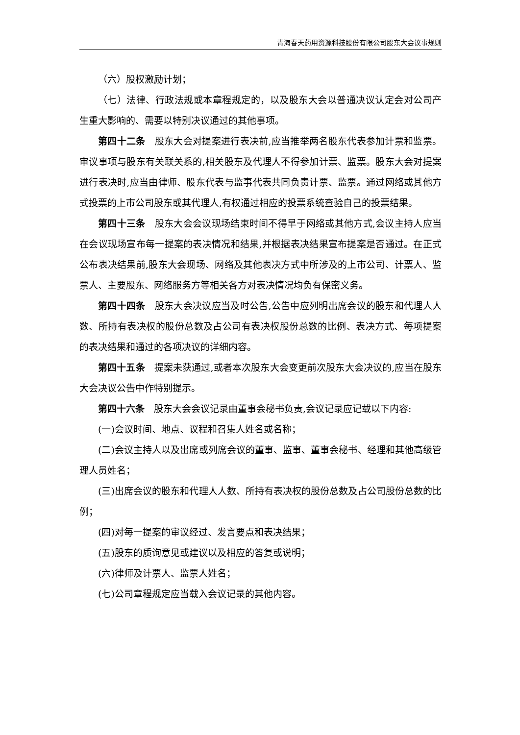青海春天药用资源科技股份有限公司股东大会议事规则
（六）股权激励计划；
（七）法律、行政法规或本章程规定的，以及股东大会以普通决议认定会对公司产生重大影响的、需要以特别决议通过的其他事项。
第四十二条　股东大会对提案进行表决前,应当推举两名股东代表参加计票和监票。审议事项与股东有关联关系的,相关股东及代理人不得参加计票、监票。股东大会对提案进行表决时,应当由律师、股东代表与监事代表共同负责计票、监票。通过网络或其他方式投票的上市公司股东或其代理人,有权通过相应的投票系统查验自己的投票结果。
第四十三条　股东大会会议现场结束时间不得早于网络或其他方式,会议主持人应当在会议现场宣布每一提案的表决情况和结果,并根据表决结果宣布提案是否通过。在正式公布表决结果前,股东大会现场、网络及其他表决方式中所涉及的上市公司、计票人、监票人、主要股东、网络服务方等相关各方对表决情况均负有保密义务。
第四十四条　股东大会决议应当及时公告,公告中应列明出席会议的股东和代理人人数、所持有表决权的股份总数及占公司有表决权股份总数的比例、表决方式、每项提案的表决结果和通过的各项决议的详细内容。
第四十五条　提案未获通过,或者本次股东大会变更前次股东大会决议的,应当在股东大会决议公告中作特别提示。
第四十六条　股东大会会议记录由董事会秘书负责,会议记录应记载以下内容:
(一)会议时间、地点、议程和召集人姓名或名称；
(二)会议主持人以及出席或列席会议的董事、监事、董事会秘书、经理和其他高级管理人员姓名；
(三)出席会议的股东和代理人人数、所持有表决权的股份总数及占公司股份总数的比例；
(四)对每一提案的审议经过、发言要点和表决结果；
(五)股东的质询意见或建议以及相应的答复或说明；
(六)律师及计票人、监票人姓名；
(七)公司章程规定应当载入会议记录的其他内容。